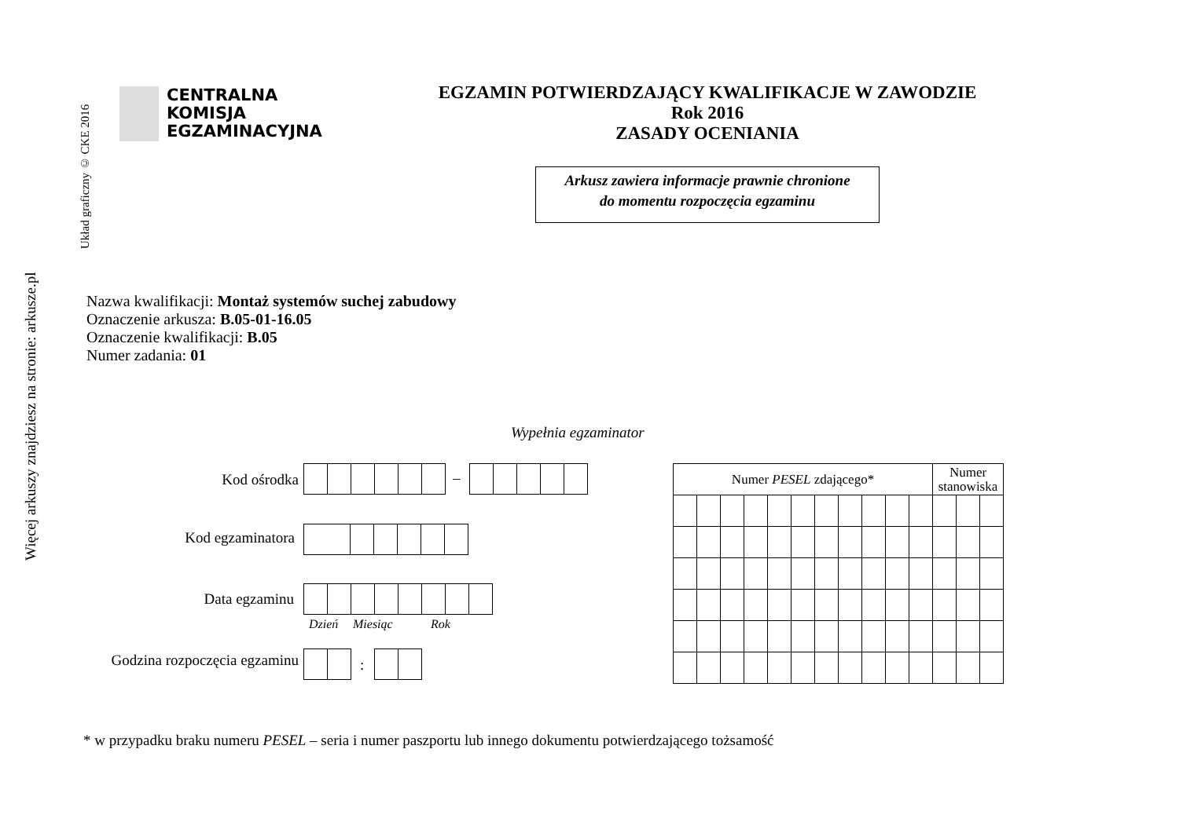Więcej arkuszy znajdziesz na stronie: arkusze.pl
Układ graficzny © CKE 2016
CENTRALNA
KOMISJA
EGZAMINACYJNA
EGZAMIN POTWIERDZAJĄCY KWALIFIKACJE W ZAWODZIE
Rok 2016
ZASADY OCENIANIA
Arkusz zawiera informacje prawnie chronione
do momentu rozpoczęcia egzaminu
Nazwa kwalifikacji: Montaż systemów suchej zabudowy
Oznaczenie arkusza: B.05-01-16.05
Oznaczenie kwalifikacji: B.05
Numer zadania: 01
Wypełnia egzaminator
Kod ośrodka –
Kod egzaminatora
Data egzaminu
Dzień Miesiąc Rok
Godzina rozpoczęcia egzaminu
:
| Numer PESEL zdającego* | | | | | | | | | | | Numer stanowiska | | |
| --- | --- | --- | --- | --- | --- | --- | --- | --- | --- | --- | --- | --- | --- |
* w przypadku braku numeru PESEL – seria i numer paszportu lub innego dokumentu potwierdzającego tożsamość